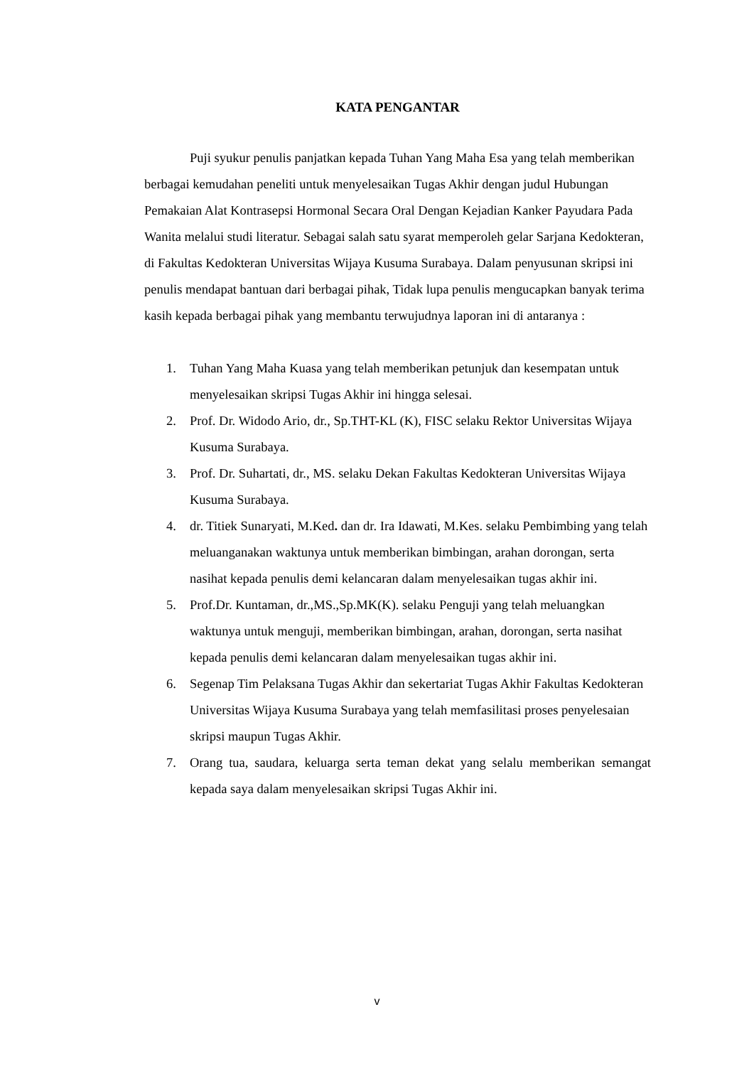KATA PENGANTAR
Puji syukur penulis panjatkan kepada Tuhan Yang Maha Esa yang telah memberikan berbagai kemudahan peneliti untuk menyelesaikan Tugas Akhir dengan judul Hubungan Pemakaian Alat Kontrasepsi Hormonal Secara Oral Dengan Kejadian Kanker Payudara Pada Wanita melalui studi literatur. Sebagai salah satu syarat memperoleh gelar Sarjana Kedokteran, di Fakultas Kedokteran Universitas Wijaya Kusuma Surabaya. Dalam penyusunan skripsi ini penulis mendapat bantuan dari berbagai pihak, Tidak lupa penulis mengucapkan banyak terima kasih kepada berbagai pihak yang membantu terwujudnya laporan ini di antaranya :
1. Tuhan Yang Maha Kuasa yang telah memberikan petunjuk dan kesempatan untuk menyelesaikan skripsi Tugas Akhir ini hingga selesai.
2. Prof. Dr. Widodo Ario, dr., Sp.THT-KL (K), FISC selaku Rektor Universitas Wijaya Kusuma Surabaya.
3. Prof. Dr. Suhartati, dr., MS. selaku Dekan Fakultas Kedokteran Universitas Wijaya Kusuma Surabaya.
4. dr. Titiek Sunaryati, M.Ked. dan dr. Ira Idawati, M.Kes. selaku Pembimbing yang telah meluanganakan waktunya untuk memberikan bimbingan, arahan dorongan, serta nasihat kepada penulis demi kelancaran dalam menyelesaikan tugas akhir ini.
5. Prof.Dr. Kuntaman, dr.,MS.,Sp.MK(K). selaku Penguji yang telah meluangkan waktunya untuk menguji, memberikan bimbingan, arahan, dorongan, serta nasihat kepada penulis demi kelancaran dalam menyelesaikan tugas akhir ini.
6. Segenap Tim Pelaksana Tugas Akhir dan sekertariat Tugas Akhir Fakultas Kedokteran Universitas Wijaya Kusuma Surabaya yang telah memfasilitasi proses penyelesaian skripsi maupun Tugas Akhir.
7. Orang tua, saudara, keluarga serta teman dekat yang selalu memberikan semangat kepada saya dalam menyelesaikan skripsi Tugas Akhir ini.
v